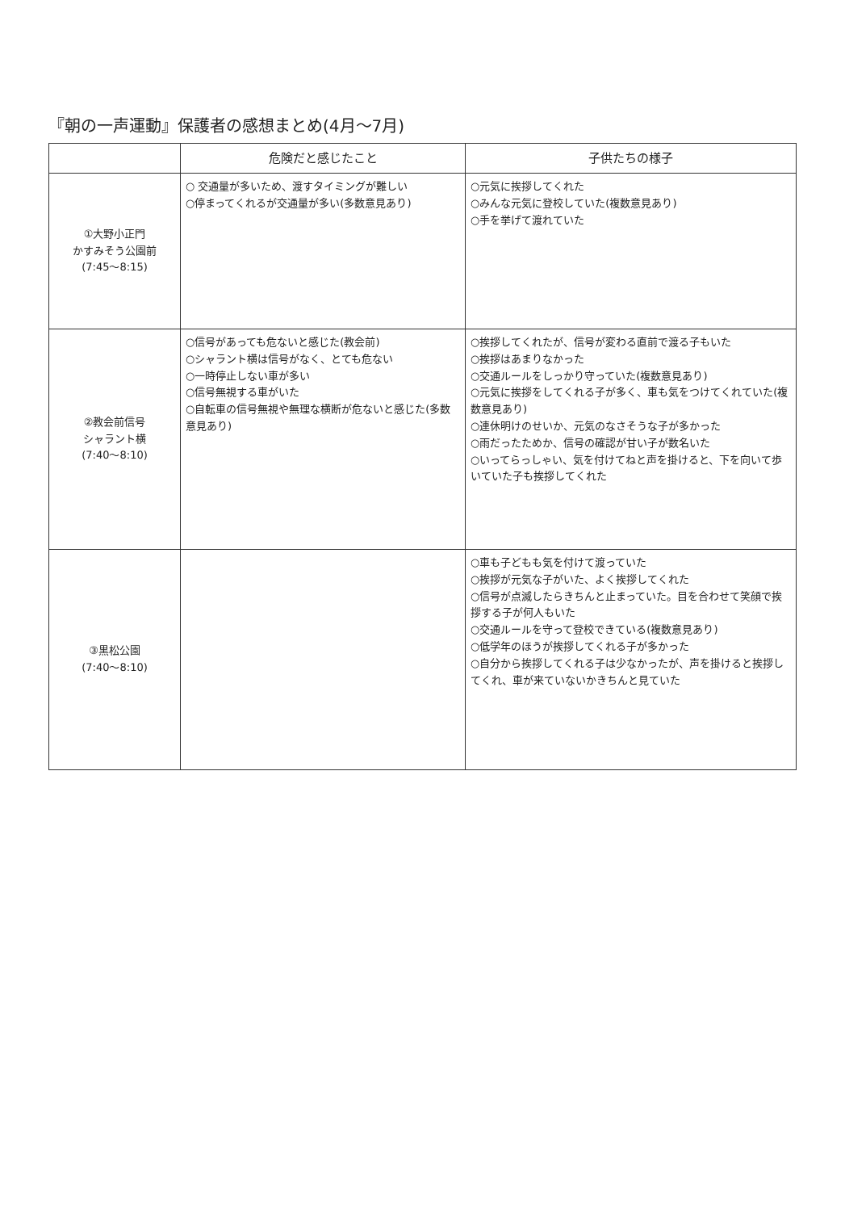『朝の一声運動』保護者の感想まとめ(4月～7月)
| | 危険だと感じたこと | 子供たちの様子 |
| --- | --- | --- |
| ①大野小正門 かすみそう公園前 (7:45～8:15) | ○ 交通量が多いため、渡すタイミングが難しい ○停まってくれるが交通量が多い(多数意見あり) | ○元気に挨拶してくれた ○みんな元気に登校していた(複数意見あり) ○手を挙げて渡れていた |
| ②教会前信号 シャラント横 (7:40～8:10) | ○信号があっても危ないと感じた(教会前) ○シャラント横は信号がなく、とても危ない ○一時停止しない車が多い ○信号無視する車がいた ○自転車の信号無視や無理な横断が危ないと感じた(多数意見あり) | ○挨拶してくれたが、信号が変わる直前で渡る子もいた ○挨拶はあまりなかった ○交通ルールをしっかり守っていた(複数意見あり) ○元気に挨拶をしてくれる子が多く、車も気をつけてくれていた(複数意見あり) ○連休明けのせいか、元気のなさそうな子が多かった ○雨だったためか、信号の確認が甘い子が数名いた ○いってらっしゃい、気を付けてねと声を掛けると、下を向いて歩いていた子も挨拶してくれた |
| ③黒松公園 (7:40～8:10) | | ○車も子どもも気を付けて渡っていた ○挨拶が元気な子がいた、よく挨拶してくれた ○信号が点滅したらきちんと止まっていた。目を合わせて笑顔で挨拶する子が何人もいた ○交通ルールを守って登校できている(複数意見あり) ○低学年のほうが挨拶してくれる子が多かった ○自分から挨拶してくれる子は少なかったが、声を掛けると挨拶してくれ、車が来ていないかきちんと見ていた |